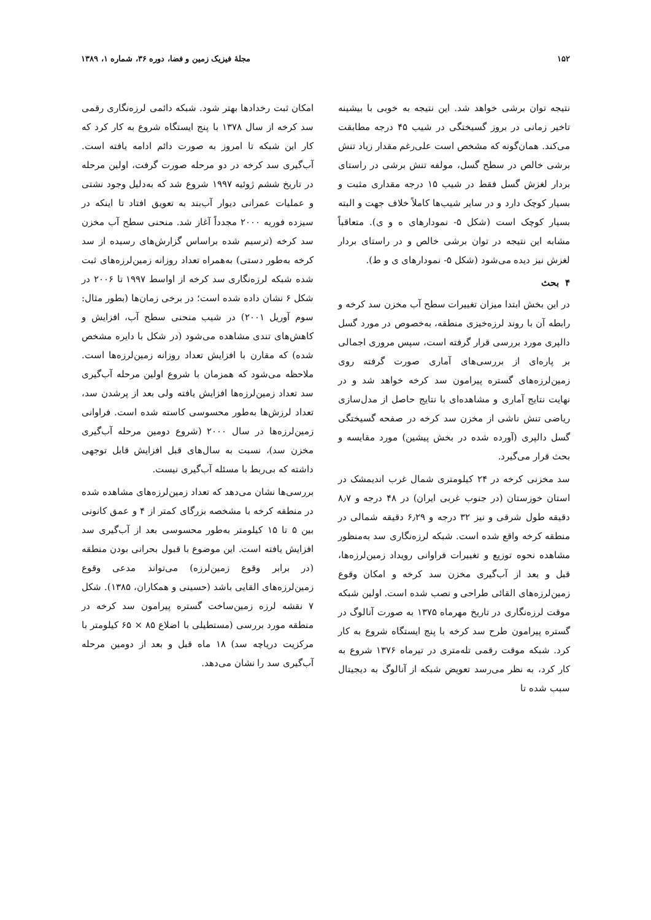۱۵۲ مجلهٔ فیزیک زمین و فضا، دوره ۳۶، شماره ۱، ۱۳۸۹
نتیجه توان برشی خواهد شد. این نتیجه به خوبی با بیشینه تاخیر زمانی در بروز گسیختگی در شیب ۴۵ درجه مطابقت می‌کند. همان‌گونه که مشخص است علی‌رغم مقدار زیاد تنش برشی خالص در سطح گسل، مولفه تنش برشی در راستای بردار لغزش گسل فقط در شیب ۱۵ درجه مقداری مثبت و بسیار کوچک دارد و در سایر شیب‌ها کاملاً خلاف جهت و البته بسیار کوچک است (شکل ۵- نمودارهای ه و ی). متعاقباً مشابه این نتیجه در توان برشی خالص و در راستای بردار لغزش نیز دیده می‌شود (شکل ۵- نمودارهای ی و ط).
۴ بحث
در این بخش ابتدا میزان تغییرات سطح آب مخزن سد کرخه و رابطه آن با روند لرزه‌خیزی منطقه، به‌خصوص در مورد گسل دالپری مورد بررسی قرار گرفته است، سپس مروری اجمالی بر پاره‌ای از بررسی‌های آماری صورت گرفته روی زمین‌لرزه‌های گستره پیرامون سد کرخه خواهد شد و در نهایت نتایج آماری و مشاهده‌ای با نتایج حاصل از مدل‌سازی ریاضی تنش ناشی از مخزن سد کرخه در صفحه گسیختگی گسل دالپری (آورده شده در بخش پیشین) مورد مقایسه و بحث قرار می‌گیرد.
سد مخزنی کرخه در ۲۴ کیلومتری شمال غرب اندیمشک در استان خوزستان (در جنوب غربی ایران) در ۴۸ درجه و ۸٫۷ دقیقه طول شرقی و نیز ۳۲ درجه و ۶٫۲۹ دقیقه شمالی در منطقه کرخه واقع شده است. شبکه لرزه‌نگاری سد به‌منظور مشاهده نحوه توزیع و تغییرات فراوانی رویداد زمین‌لرزه‌ها، قبل و بعد از آب‌گیری مخزن سد کرخه و امکان وقوع زمین‌لرزه‌های القائی طراحی و نصب شده است. اولین شبکه موقت لرزه‌نگاری در تاریخ مهرماه ۱۳۷۵ به صورت آنالوگ در گستره پیرامون طرح سد کرخه با پنج ایستگاه شروع به کار کرد. شبکه موقت رقمی تله‌متری در تیرماه ۱۳۷۶ شروع به کار کرد، به نظر می‌رسد تعویض شبکه از آنالوگ به دیجیتال سبب شده تا
امکان ثبت رخدادها بهتر شود. شبکه دائمی لرزه‌نگاری رقمی سد کرخه از سال ۱۳۷۸ با پنج ایستگاه شروع به کار کرد که کار این شبکه تا امروز به صورت دائم ادامه یافته است. آب‌گیری سد کرخه در دو مرحله صورت گرفت، اولین مرحله در تاریخ ششم ژوئیه ۱۹۹۷ شروع شد که به‌دلیل وجود نشتی و عملیات عمرانی دیوار آب‌بند به تعویق افتاد تا اینکه در سیزده فوریه ۲۰۰۰ مجدداً آغاز شد. منحنی سطح آب مخزن سد کرخه (ترسیم شده براساس گزارش‌های رسیده از سد کرخه به‌طور دستی) به‌همراه تعداد روزانه زمین‌لرزه‌های ثبت شده شبکه لرزه‌نگاری سد کرخه از اواسط ۱۹۹۷ تا ۲۰۰۶ در شکل ۶ نشان داده شده است؛ در برخی زمان‌ها (بطور مثال: سوم آوریل ۲۰۰۱) در شیب منحنی سطح آب، افزایش و کاهش‌های تندی مشاهده می‌شود (در شکل با دایره مشخص شده) که مقارن با افزایش تعداد روزانه زمین‌لرزه‌ها است. ملاحظه می‌شود که همزمان با شروع اولین مرحله آب‌گیری سد تعداد زمین‌لرزه‌ها افزایش یافته ولی بعد از پرشدن سد، تعداد لرزش‌ها به‌طور محسوسی کاسته شده است. فراوانی زمین‌لرزه‌ها در سال ۲۰۰۰ (شروع دومین مرحله آب‌گیری مخزن سد)، نسبت به سال‌های قبل افزایش قابل توجهی داشته که بی‌ربط با مسئله آب‌گیری نیست.
بررسی‌ها نشان می‌دهد که تعداد زمین‌لرزه‌های مشاهده شده در منطقه کرخه با مشخصه بزرگای کمتر از ۴ و عمق کانونی بین ۵ تا ۱۵ کیلومتر به‌طور محسوسی بعد از آب‌گیری سد افزایش یافته است. این موضوع با قبول بحرانی بودن منطقه (در برابر وقوع زمین‌لرزه) می‌تواند مدعی وقوع زمین‌لرزه‌های القایی باشد (حسینی و همکاران، ۱۳۸۵). شکل ۷ نقشه لرزه زمین‌ساخت گستره پیرامون سد کرخه در منطقه مورد بررسی (مستطیلی با اضلاع ۸۵ × ۶۵ کیلومتر با مرکزیت دریاچه سد) ۱۸ ماه قبل و بعد از دومین مرحله آب‌گیری سد را نشان می‌دهد.